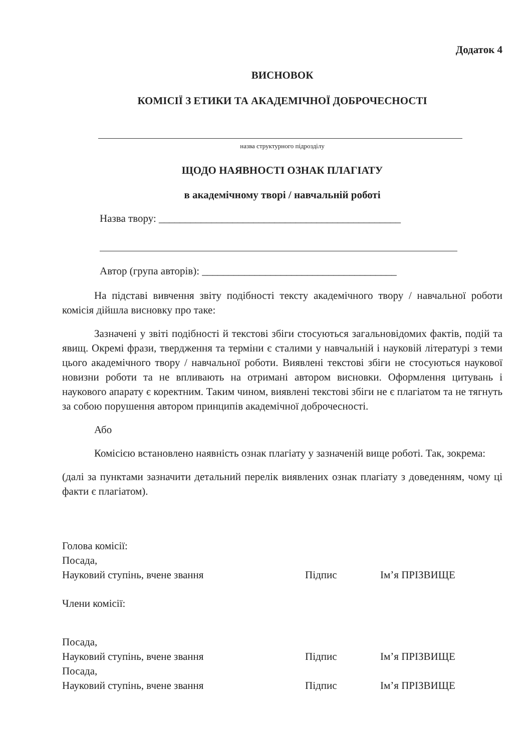Додаток 4
ВИСНОВОК
КОМІСІЇ З ЕТИКИ ТА АКАДЕМІЧНОЇ ДОБРОЧЕСНОСТІ
назва структурного підрозділу
ЩОДО НАЯВНОСТІ ОЗНАК ПЛАГІАТУ
в академічному творі / навчальній роботі
Назва твору: ______________________________________________
Автор (група авторів): _____________________________________
На підставі вивчення звіту подібності тексту академічного твору / навчальної роботи комісія дійшла висновку про таке:
Зазначені у звіті подібності й текстові збіги стосуються загальновідомих фактів, подій та явищ. Окремі фрази, твердження та терміни є сталими у навчальній і науковій літературі з теми цього академічного твору / навчальної роботи. Виявлені текстові збіги не стосуються наукової новизни роботи та не впливають на отримані автором висновки. Оформлення цитувань і наукового апарату є коректним. Таким чином, виявлені текстові збіги не є плагіатом та не тягнуть за собою порушення автором принципів академічної доброчесності.
Або
Комісією встановлено наявність ознак плагіату у зазначеній вище роботі. Так, зокрема:
(далі за пунктами зазначити детальний перелік виявлених ознак плагіату з доведенням, чому ці факти є плагіатом).
Голова комісії:
Посада,
Науковий ступінь, вчене звання Підпис Ім’я ПРІЗВИЩЕ
Члени комісії:
Посада,
Науковий ступінь, вчене звання Підпис Ім’я ПРІЗВИЩЕ
Посада,
Науковий ступінь, вчене звання Підпис Ім’я ПРІЗВИЩЕ